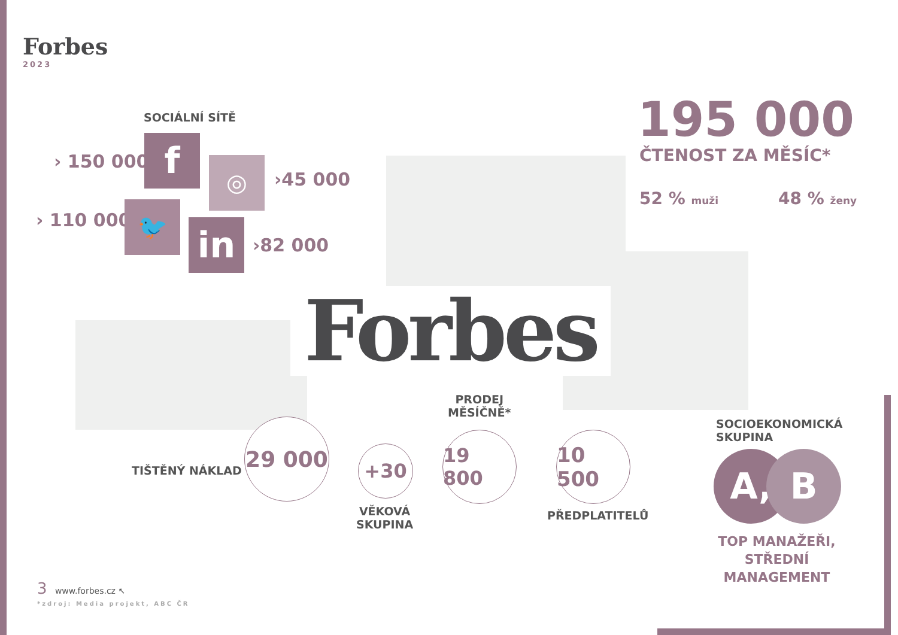Forbes
2023
SOCIÁLNÍ SÍTĚ
› 150 000
› 110 000
›45 000
›82 000
f ◎
🐦
in
195 000
ČTENOST ZA MĚSÍC*
52 % muži 48 % ženy
Forbes
TIŠTĚNÝ NÁKLAD
29 000
+30
VĚKOVÁ
SKUPINA
PRODEJ
MĚSÍČNĚ*
19 800
10 500
PŘEDPLATITELŮ
SOCIOEKONOMICKÁ
SKUPINA
A, B
TOP MANAŽEŘI, STŘEDNÍ MANAGEMENT
3 www.forbes.cz ↖
*zdroj: Media projekt, ABC ČR